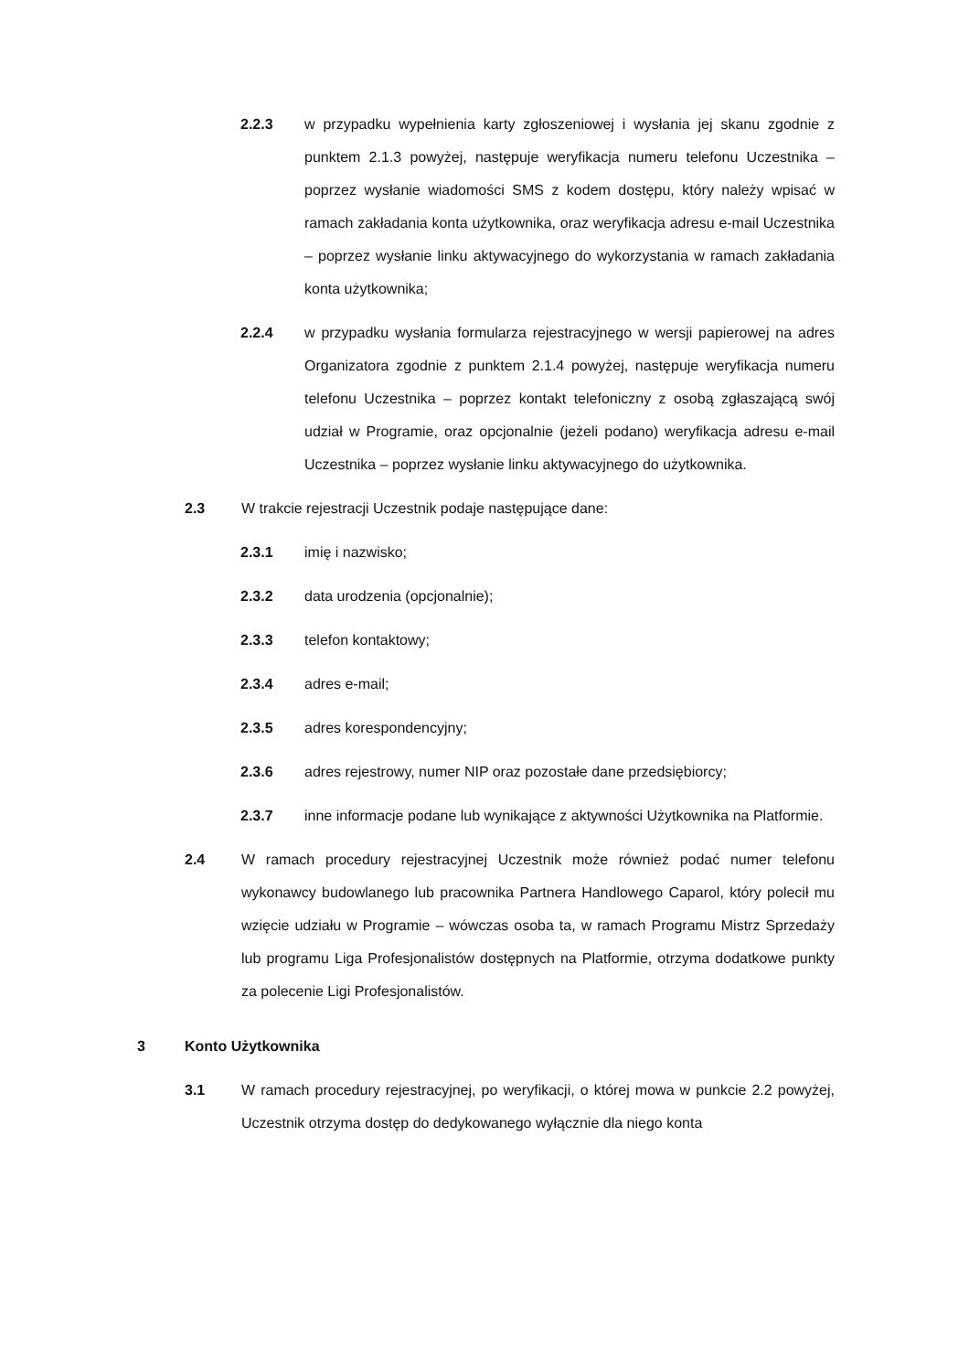2.2.3 w przypadku wypełnienia karty zgłoszeniowej i wysłania jej skanu zgodnie z punktem 2.1.3 powyżej, następuje weryfikacja numeru telefonu Uczestnika – poprzez wysłanie wiadomości SMS z kodem dostępu, który należy wpisać w ramach zakładania konta użytkownika, oraz weryfikacja adresu e-mail Uczestnika – poprzez wysłanie linku aktywacyjnego do wykorzystania w ramach zakładania konta użytkownika;
2.2.4 w przypadku wysłania formularza rejestracyjnego w wersji papierowej na adres Organizatora zgodnie z punktem 2.1.4 powyżej, następuje weryfikacja numeru telefonu Uczestnika – poprzez kontakt telefoniczny z osobą zgłaszającą swój udział w Programie, oraz opcjonalnie (jeżeli podano) weryfikacja adresu e-mail Uczestnika – poprzez wysłanie linku aktywacyjnego do użytkownika.
2.3 W trakcie rejestracji Uczestnik podaje następujące dane:
2.3.1 imię i nazwisko;
2.3.2 data urodzenia (opcjonalnie);
2.3.3 telefon kontaktowy;
2.3.4 adres e-mail;
2.3.5 adres korespondencyjny;
2.3.6 adres rejestrowy, numer NIP oraz pozostałe dane przedsiębiorcy;
2.3.7 inne informacje podane lub wynikające z aktywności Użytkownika na Platformie.
2.4 W ramach procedury rejestracyjnej Uczestnik może również podać numer telefonu wykonawcy budowlanego lub pracownika Partnera Handlowego Caparol, który polecił mu wzięcie udziału w Programie – wówczas osoba ta, w ramach Programu Mistrz Sprzedaży lub programu Liga Profesjonalistów dostępnych na Platformie, otrzyma dodatkowe punkty za polecenie Ligi Profesjonalistów.
3 Konto Użytkownika
3.1 W ramach procedury rejestracyjnej, po weryfikacji, o której mowa w punkcie 2.2 powyżej, Uczestnik otrzyma dostęp do dedykowanego wyłącznie dla niego konta